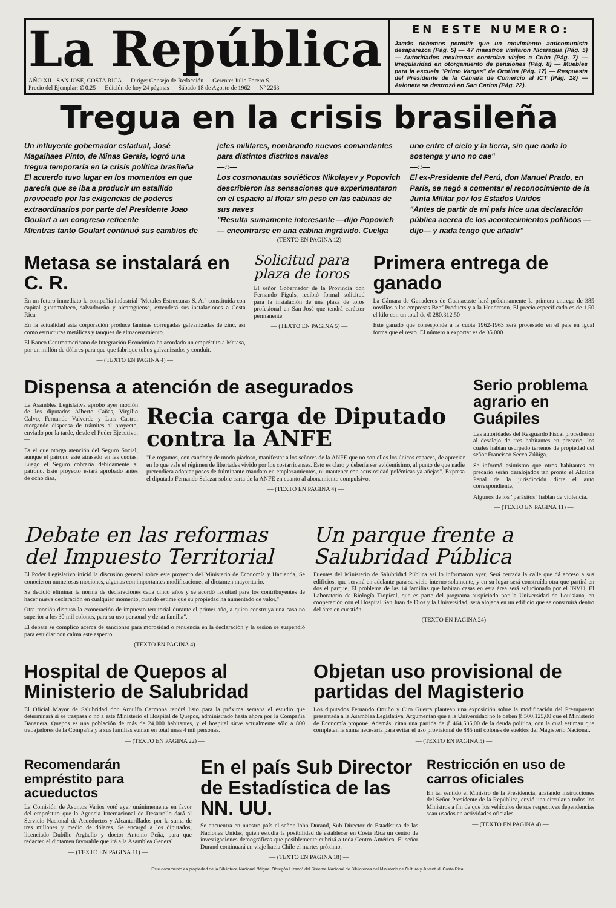La República
AÑO XII - SAN JOSE, COSTA RICA — Dirige: Consejo de Redacción — Gerente: Julio Forero S.
Precio del Ejemplar: ₡ 0.25 — Edición de hoy 24 páginas — Sábado 18 de Agosto de 1962 — Nº 2263
EN ESTE NUMERO:
Jamás debemos permitir que un movimiento anticomunista desaparezca (Pág. 5) — 47 maestros visitaron Nicaragua (Pág. 5) — Autoridades mexicanas controlan viajes a Cuba (Pág. 7) — Irregularidad en otorgamiento de pensiones (Pág. 8) — Muebles para la escuela "Primo Vargas" de Orotina (Pág. 17) — Respuesta del Presidente de la Cámara de Comercio al ICT (Pág. 18) — Avioneta se destrozó en San Carlos (Pág. 22).
Tregua en la crisis brasileña
Un influyente gobernador estadual, José Magalhaes Pinto, de Minas Gerais, logró una tregua temporaria en la crisis política brasileña
El acuerdo tuvo lugar en los momentos en que parecía que se iba a producir un estallido provocado por las exigencias de poderes extraordinarios por parte del Presidente Joao Goulart a un congreso reticente
Mientras tanto Goulart continuó sus cambios de
jefes militares, nombrando nuevos comandantes para distintos distritos navales
—::—
Los cosmonautas soviéticos Nikolayev y Popovich describieron las sensaciones que experimentaron en el espacio al flotar sin peso en las cabinas de sus naves
"Resulta sumamente interesante —dijo Popovich — encontrarse en una cabina ingrávido. Cuelga
uno entre el cielo y la tierra, sin que nada lo sostenga y uno no cae"
—::—
El ex-Presidente del Perú, don Manuel Prado, en París, se negó a comentar el reconocimiento de la Junta Militar por los Estados Unidos
"Antes de partir de mi país hice una declaración pública acerca de los acontecimientos políticos —dijo— y nada tengo que añadir"
— (TEXTO EN PAGINA 12) —
Metasa se instalará en C. R.
En un futuro inmediato la compañía industrial "Metales Estructuras S. A." constituida con capital guatemalteco, salvadoreño y nicaragüense, extenderá sus instalaciones a Costa Rica.
En la actualidad esta corporación produce láminas corrugadas galvanizadas de zinc, así como estructuras metálicas y tanques de almacenamiento.
El Banco Centroamericano de Integración Económica ha acordado un empréstito a Metasa, por un millón de dólares para que que fabrique tubos galvanizados y conduit.
— (TEXTO EN PAGINA 4) —
Solicitud para plaza de toros
El señor Gobernador de la Provincia don Fernando Figuls, recibió formal solicitud para la instalación de una plaza de toros profesional en San José que tendrá carácter permanente.
— (TEXTO EN PAGINA 5) —
Primera entrega de ganado
La Cámara de Ganaderos de Guanacaste hará próximamente la primera entrega de 385 novillos a las empresas Beef Products y a la Henderson. El precio especificado es de 1.50 el kilo con un total de ₡ 280.312.50
Este ganado que corresponde a la cuota 1962-1963 será procesado en el país en igual forma que el resto. El número a exportar es de 35.000
Dispensa a atención de asegurados
La Asamblea Legislaitva aprobó ayer moción de los diputados Alberto Cañas, Virgilio Calvo, Fernando Valverde y Luis Castro, otorgando dispensa de trámites al proyecto, enviado por la tarde, desde el Poder Ejecutivo.—
Es el que otorga atención del Seguro Social, aunque el patrono esté atrasado en las cuotas. Luego el Seguro cobraría debidamente al patrono. Este proyecto estará aprobado antes de ocho días.
Recia carga de Diputado contra la ANFE
"Le rogamos, con candor y de modo piadoso, manifestar a los señores de la ANFE que no son ellos los únicos capaces, de apreciar en lo que vale el régimen de libertades vivido por los costarricenses. Esto es claro y debería ser evidentísimo, al punto de que nadie pretendiera adoptar poses de fulminante mandato en emplazamientos, ni mantener con acusiosidad polémicas ya añejas". Expresa el diputado Fernando Salazar sobre carta de la ANFE en cuanto al abonamiento compulsivo.
— (TEXTO EN PAGINA 4) —
Serio problema agrario en Guápiles
Las autoridades del Resguardo Fiscal procedieron al desalojo de tres habitantes en precario, los cuales habían usurpado terrenos de propiedad del señor Francisco Secco Zúñiga.
Se informó asimismo que otros habitantes en precario serán desalojados tan pronto el Alcalde Penal de la jurisdicción dicte el auto correspondiente.
Algunos de los "parásitos" hablan de violencia.
— (TEXTO EN PAGINA 11) —
Debate en las reformas del Impuesto Territorial
El Poder Legislativo inició la discusión general sobre este proyecto del Ministerio de Economía y Hacienda. Se conocieron numerosas mociones, algunas con importantes modificaciones al dictamen mayoritario.
Se decidió eliminar la norma de declaraciones cada cinco años y se acordó facultad para los contribuyentes de hacer nueva declaración en cualquier momento, cuando estime que su propiedad ha aumentado de valor."
Otra moción dispuso la exoneración de impuesto territorial durante el primer año, a quien construya una casa no superior a los 30 mil colones, para su uso personal y de su familia".
El debate se complicó acerca de sanciones para morosidad o renuencia en la declaración y la sesión se suspendió para estudiar con calma este aspecto.
— (TEXTO EN PAGINA 4) —
Un parque frente a Salubridad Pública
Fuentes del Ministerio de Salubridad Pública así lo informaron ayer. Será cerrada la calle que dá acceso a sus edificios, que servirá en adelante para servicio interno solamente, y en su lugar será construída otra que partirá en dos el parque. El problema de las 14 familias que habitan casas en esta área será solucionado por el INVU. El Laboratorio de Biología Tropical, que es parte del programa auspiciado por la Universidad de Louisiana, en cooperación con el Hospital San Juan de Dios y la Universidad, será alojada en un edificio que se construirá dentro del área en cuestión.
—(TEXTO EN PAGINA 24)—
Hospital de Quepos al Ministerio de Salubridad
El Oficial Mayor de Salubridad don Arnulfo Carmona tendrá listo para la próxima semana el estudio que determinará si se traspasa o no a este Ministerio el Hospital de Quepos, administrado hasta ahora por la Compañía Bananera. Quepos es una población de más de 24.000 habitantes, y el hospital sirve actualmente sólo a 800 trabajadores de la Compañía y a sus familias suman en total unas 4 mil personas.
— (TEXTO EN PAGINA 22) —
Objetan uso provisional de partidas del Magisterio
Los diputados Fernando Ortuño y Ciro Guerra plantean una exposición sobre la modificación del Presupuesto presentada a la Asamblea Legislativa. Argumentan que a la Universidad no le deben ₡ 500.125,00 que el Ministerio de Economía propone. Además, citan una partida de ₡ 464.535,00 de la deuda política, con la cual estiman que completan la suma necesaria para evitar el uso provisional de 885 mil colones de sueldos del Magisterio Nacional.
— (TEXTO EN PAGINA 5) —
Recomendarán empréstito para acueductos
La Comisión de Asuntos Varios votó ayer unánimemente en favor del empréstito que la Agencia Internacional de Desarrollo dará al Servicio Nacional de Acueductos y Alcantarillados por la suma de tres millones y medio de dólares. Se encargó a los diputados, licenciado Dubilio Argüello y doctor Antonio Peña, para que redacten el dictamen favorable que irá a la Asamblea General
— (TEXTO EN PAGINA 11) —
En el país Sub Director de Estadística de las NN. UU.
Se encuentra en nuestro país el señor John Durand, Sub Director de Estadística de las Naciones Unidas, quien estudia la posibilidad de establecer en Costa Rica un centro de investigaciones demográficas que posiblemente cubrirá a toda Centro América. El señor Durand continuará en viaje hacia Chile el martes próximo.
— (TEXTO EN PAGINA 18) —
Restricción en uso de carros oficiales
En tal sentido el Ministro de la Presidencia, acatando instrucciones del Señor Presidente de la República, envió una circular a todos los Ministros a fin de que los vehículos de sus respectivas dependencias sean usados en actividades oficiales.
— (TEXTO EN PAGINA 4) —
Este documento es propiedad de la Biblioteca Nacional "Miguel Obregón Lizano" del Sistema Nacional de Bibliotecas del Ministerio de Cultura y Juventud, Costa Rica.